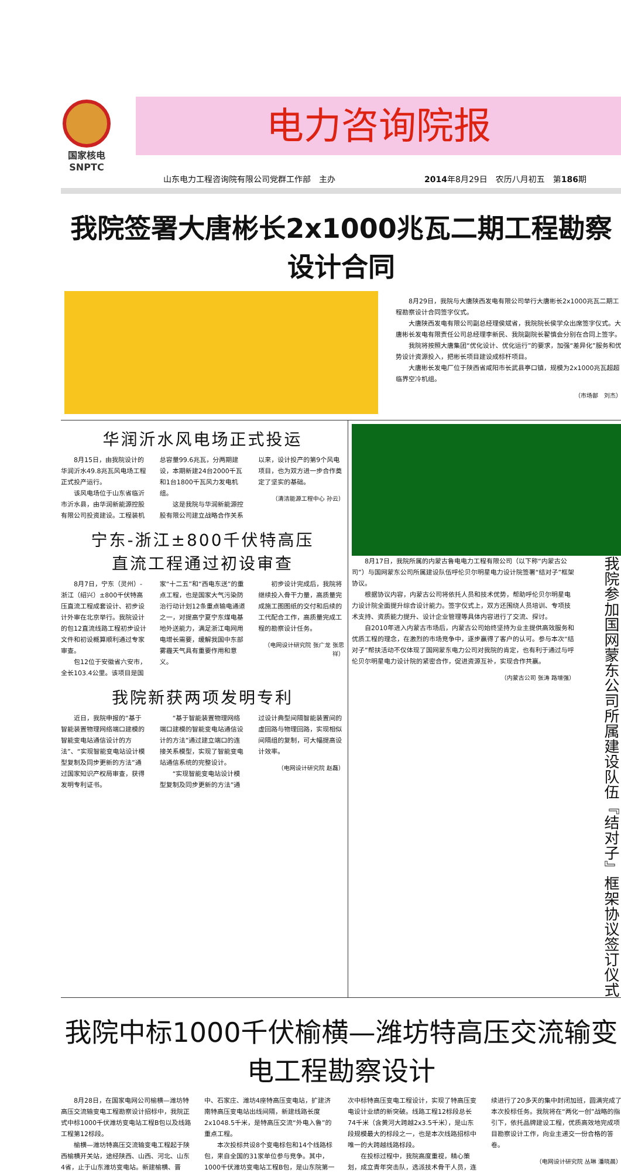国家核电
SNPTC
电力咨询院报
山东电力工程咨询院有限公司党群工作部　主办 2014年8月29日　农历八月初五　第186期
我院签署大唐彬长2x1000兆瓦二期工程勘察设计合同
8月29日，我院与大唐陕西发电有限公司举行大唐彬长2x1000兆瓦二期工程勘察设计合同签字仪式。
大唐陕西发电有限公司副总经理侯斌省，我院院长侯学众出席签字仪式。大唐彬长发电有限责任公司总经理李新民、我院副院长翟慎会分别在合同上签字。
我院将按照大唐集团“优化设计、优化运行”的要求，加强“差异化”服务和优势设计资源投入，把彬长项目建设成标杆项目。
大唐彬长发电厂位于陕西省咸阳市长武县亭口镇，规模为2x1000兆瓦超超临界空冷机组。
（市场部　刘杰）
华润沂水风电场正式投运
8月15日，由我院设计的华润沂水49.8兆瓦风电场工程正式投产运行。
该风电场位于山东省临沂市沂水县，由华润新能源控股有限公司投资建设。工程装机总容量99.6兆瓦，分两期建设，本期新建24台2000千瓦和1台1800千瓦风力发电机组。
这是我院与华润新能源控股有限公司建立战略合作关系以来，设计投产的第9个风电项目，也为双方进一步合作奠定了坚实的基础。
（清洁能源工程中心 孙云）
宁东-浙江±800千伏特高压
直流工程通过初设审查
8月7日，宁东（灵州）-浙江（绍兴）±800千伏特高压直流工程成套设计、初步设计外审在北京举行。我院设计的包12直流线路工程初步设计文件和初设概算顺利通过专家审查。
包12位于安徽省六安市，全长103.4公里。该项目是国家“十二五”和“西电东送”的重点工程，也是国家大气污染防治行动计划12条重点输电通道之一，对提高宁夏宁东煤电基地外送能力，满足浙江电网用电增长需要，缓解我国中东部雾霾天气具有重要作用和意义。
初步设计完成后，我院将继续投入骨干力量，高质量完成施工图图纸的交付和后续的工代配合工作，高质量完成工程的勘察设计任务。
（电网设计研究院 张广龙 张思祥）
我院新获两项发明专利
近日，我院申报的“基于智能装置物理网络端口建模的智能变电站通信设计的方法”、“实现智能变电站设计模型复制及同步更新的方法”通过国家知识产权局审查，获得发明专利证书。
“基于智能装置物理网络端口建模的智能变电站通信设计的方法”通过建立端口的连接关系模型，实现了智能变电站通信系统的完整设计。
“实现智能变电站设计模型复制及同步更新的方法”通过设计典型间隔智能装置间的虚回路与物理回路，实现相似间隔组的复制，可大幅提高设计效率。
（电网设计研究院 赵磊）
8月17日，我院所属的内蒙古鲁电电力工程有限公司（以下称“内蒙古公司”）与国网蒙东公司所属建设队伍呼伦贝尔明星电力设计院签署“结对子”框架协议。
根据协议内容，内蒙古公司将依托人员和技术优势，帮助呼伦贝尔明星电力设计院全面提升综合设计能力。签字仪式上，双方还围绕人员培训、专项技术支持、资质能力提升、设计企业管理等具体内容进行了交流、探讨。
自2010年进入内蒙古市场后，内蒙古公司始终坚持为业主提供高效服务和优质工程的理念，在激烈的市场竞争中，逐步赢得了客户的认可。参与本次“结对子”帮扶活动不仅体现了国网蒙东电力公司对我院的肯定，也有利于通过与呼伦贝尔明星电力设计院的紧密合作，促进资源互补，实现合作共赢。
（内蒙古公司 张涛 路增强）
我院参加国网蒙东公司所属建设队伍『结对子』框架协议签订仪式
我院中标1000千伏榆横—潍坊特高压交流输变电工程勘察设计
8月28日，在国家电网公司榆横—潍坊特高压交流输变电工程勘察设计招标中，我院正式中标1000千伏潍坊变电站工程B包以及线路工程第12标段。
榆横—潍坊特高压交流输变电工程起于陕西榆横开关站，途经陕西、山西、河北、山东4省，止于山东潍坊变电站。新建榆横、晋中、石家庄、潍坊4座特高压变电站，扩建济南特高压变电站出线间隔，新建线路长度2x1048.5千米，是特高压交流“外电入鲁”的重点工程。
本次投标共设8个变电标包和14个线路标包，来自全国的31家单位参与竞争。其中，1000千伏潍坊变电站工程B包，是山东院第一次中标特高压变电工程设计，实现了特高压变电设计业绩的新突破。线路工程12标段总长74千米（含黄河大跨越2x3.5千米），是山东段规模最大的标段之一，也是本次线路招标中唯一的大跨越线路标段。
在投标过程中，我院高度重视，精心策划，成立青年突击队，选派技术骨干人员，连续进行了20多天的集中封闭加班，圆满完成了本次投标任务。我院将在“两化一创”战略的指引下，依托品牌建设工程，优质高效地完成项目勘察设计工作，向业主递交一份合格的答卷。
（电网设计研究院 丛琳 潘晓晨）